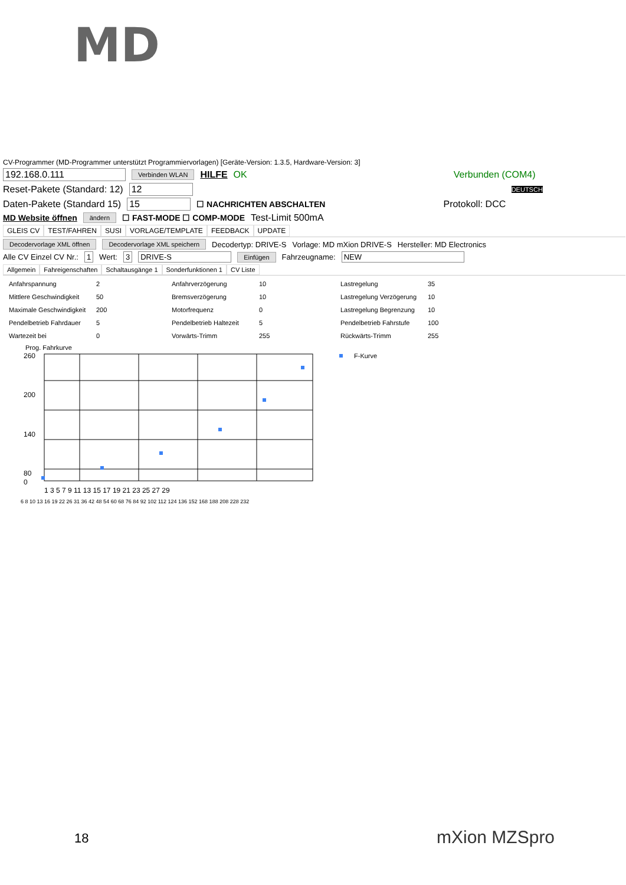MD
CV-Programmer (MD-Programmer unterstützt Programmiervorlagen) [Geräte-Version: 1.3.5, Hardware-Version: 3]
192.168.0.111 Verbinden WLAN HILFE OK Verbunden (COM4)
Reset-Pakete (Standard: 12) 12 DEUTSCH
Daten-Pakete (Standard 15) 15 ☐ NACHRICHTEN ABSCHALTEN Protokoll: DCC
MD Website öffnen ändern ☐ FAST-MODE ☐ COMP-MODE Test-Limit 500mA
GLEIS CV TEST/FAHREN SUSI VORLAGE/TEMPLATE FEEDBACK UPDATE
Decodervorlage XML öffnen Decodervorlage XML speichern Decodertyp: DRIVE-S Vorlage: MD mXion DRIVE-S Hersteller: MD Electronics
Alle CV Einzel CV Nr.: 1 Wert: 3 DRIVE-S Einfügen Fahrzeugname: NEW
Allgemein Fahreigenschaften Schaltausgänge 1 Sonderfunktionen 1 CV Liste
Anfahrspannung 2 Anfahrverzögerung 10 Lastregelung 35 Mittlere Geschwindigkeit 50 Bremsverzögerung 10 Lastregelung Verzögerung 10 Maximale Geschwindigkeit 200 Motorfrequenz 0 Lastregelung Begrenzung 10 Pendelbetrieb Fahrdauer 5 Pendelbetrieb Haltezeit 5 Pendelbetrieb Fahrstufe 100 Wartezeit bei 0 Vorwärts-Trimm 255 Rückwärts-Trimm 255
Prog. Fahrkurve
260
200
140
80
0
F-Kurve
1 3 5 7 9 11 13 15 17 19 21 23 25 27 29
6 8 10 13 16 19 22 26 31 36 42 48 54 60 68 76 84 92 102 112 124 136 152 168 188 208 228 232
18 mXion MZSpro